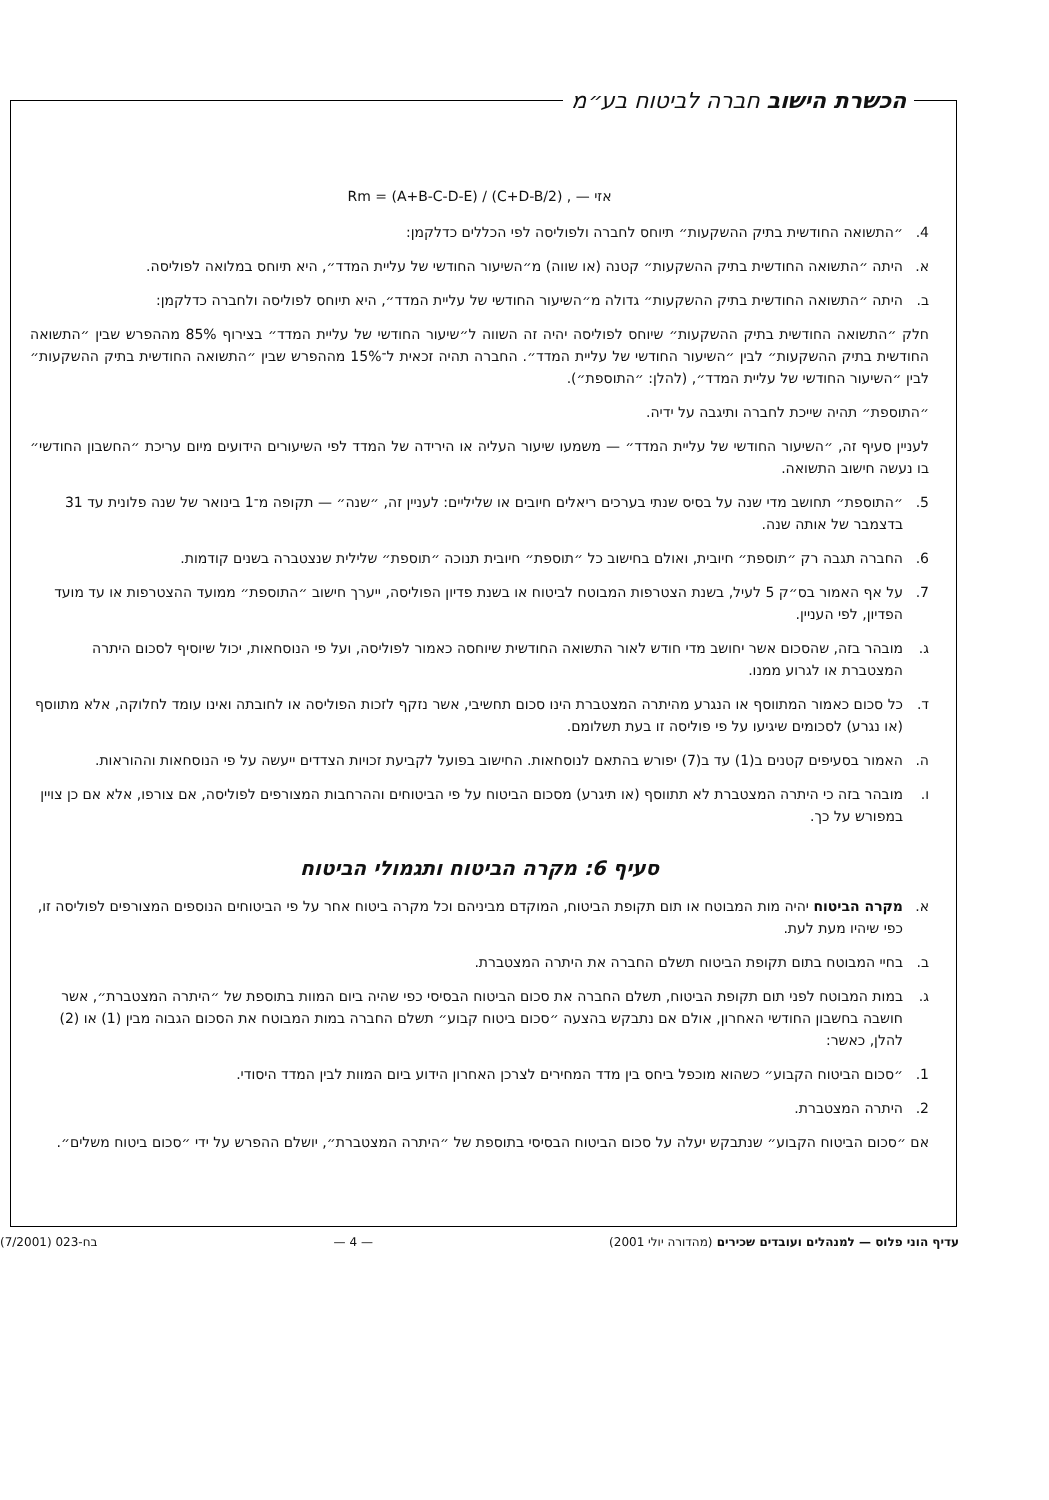הכשרת הישוב חברה לביטוח בע״מ
Rm = (A+B-C-D-E) / (C+D-B/2) , — אזי
4. ״התשואה החודשית בתיק ההשקעות״ תיוחס לחברה ולפוליסה לפי הכללים כדלקמן:
א. היתה ״התשואה החודשית בתיק ההשקעות״ קטנה (או שווה) מ״השיעור החודשי של עליית המדד״, היא תיוחס במלואה לפוליסה.
ב. היתה ״התשואה החודשית בתיק ההשקעות״ גדולה מ״השיעור החודשי של עליית המדד״, היא תיוחס לפוליסה ולחברה כדלקמן:
חלק ״התשואה החודשית בתיק ההשקעות״ שיוחס לפוליסה יהיה זה השווה ל״שיעור החודשי של עליית המדד״ בצירוף 85% מההפרש שבין ״התשואה החודשית בתיק ההשקעות״ לבין ״השיעור החודשי של עליית המדד״. החברה תהיה זכאית ל־15% מההפרש שבין ״התשואה החודשית בתיק ההשקעות״ לבין ״השיעור החודשי של עליית המדד״, (להלן: ״התוספת״).
״התוספת״ תהיה שייכת לחברה ותיגבה על ידיה.
לעניין סעיף זה, ״השיעור החודשי של עליית המדד״ — משמעו שיעור העליה או הירידה של המדד לפי השיעורים הידועים מיום עריכת ״החשבון החודשי״ בו נעשה חישוב התשואה.
5. ״התוספת״ תחושב מדי שנה על בסיס שנתי בערכים ריאלים חיובים או שליליים: לעניין זה, ״שנה״ — תקופה מ־1 בינואר של שנה פלונית עד 31 בדצמבר של אותה שנה.
6. החברה תגבה רק ״תוספת״ חיובית, ואולם בחישוב כל ״תוספת״ חיובית תנוכה ״תוספת״ שלילית שנצטברה בשנים קודמות.
7. על אף האמור בס״ק 5 לעיל, בשנת הצטרפות המבוטח לביטוח או בשנת פדיון הפוליסה, ייערך חישוב ״התוספת״ ממועד ההצטרפות או עד מועד הפדיון, לפי העניין.
ג. מובהר בזה, שהסכום אשר יחושב מדי חודש לאור התשואה החודשית שיוחסה כאמור לפוליסה, ועל פי הנוסחאות, יכול שיוסיף לסכום היתרה המצטברת או לגרוע ממנו.
ד. כל סכום כאמור המתווסף או הנגרע מהיתרה המצטברת הינו סכום תחשיבי, אשר נזקף לזכות הפוליסה או לחובתה ואינו עומד לחלוקה, אלא מתווסף (או נגרע) לסכומים שיגיעו על פי פוליסה זו בעת תשלומם.
ה. האמור בסעיפים קטנים ב(1) עד ב(7) יפורש בהתאם לנוסחאות. החישוב בפועל לקביעת זכויות הצדדים ייעשה על פי הנוסחאות וההוראות.
ו. מובהר בזה כי היתרה המצטברת לא תתווסף (או תיגרע) מסכום הביטוח על פי הביטוחים וההרחבות המצורפים לפוליסה, אם צורפו, אלא אם כן צויין במפורש על כך.
סעיף 6: מקרה הביטוח ותגמולי הביטוח
א. מקרה הביטוח יהיה מות המבוטח או תום תקופת הביטוח, המוקדם מביניהם וכל מקרה ביטוח אחר על פי הביטוחים הנוספים המצורפים לפוליסה זו, כפי שיהיו מעת לעת.
ב. בחיי המבוטח בתום תקופת הביטוח תשלם החברה את היתרה המצטברת.
ג. במות המבוטח לפני תום תקופת הביטוח, תשלם החברה את סכום הביטוח הבסיסי כפי שהיה ביום המוות בתוספת של ״היתרה המצטברת״, אשר חושבה בחשבון החודשי האחרון, אולם אם נתבקש בהצעה ״סכום ביטוח קבוע״ תשלם החברה במות המבוטח את הסכום הגבוה מבין (1) או (2) להלן, כאשר:
1. ״סכום הביטוח הקבוע״ כשהוא מוכפל ביחס בין מדד המחירים לצרכן האחרון הידוע ביום המוות לבין המדד היסודי.
2. היתרה המצטברת.
אם ״סכום הביטוח הקבוע״ שנתבקש יעלה על סכום הביטוח הבסיסי בתוספת של ״היתרה המצטברת״, יושלם ההפרש על ידי ״סכום ביטוח משלים״.
עדיף הוני פלוס — למנהלים ועובדים שכירים (מהדורה יולי 2001) — 4 — בח-023 (7/2001)